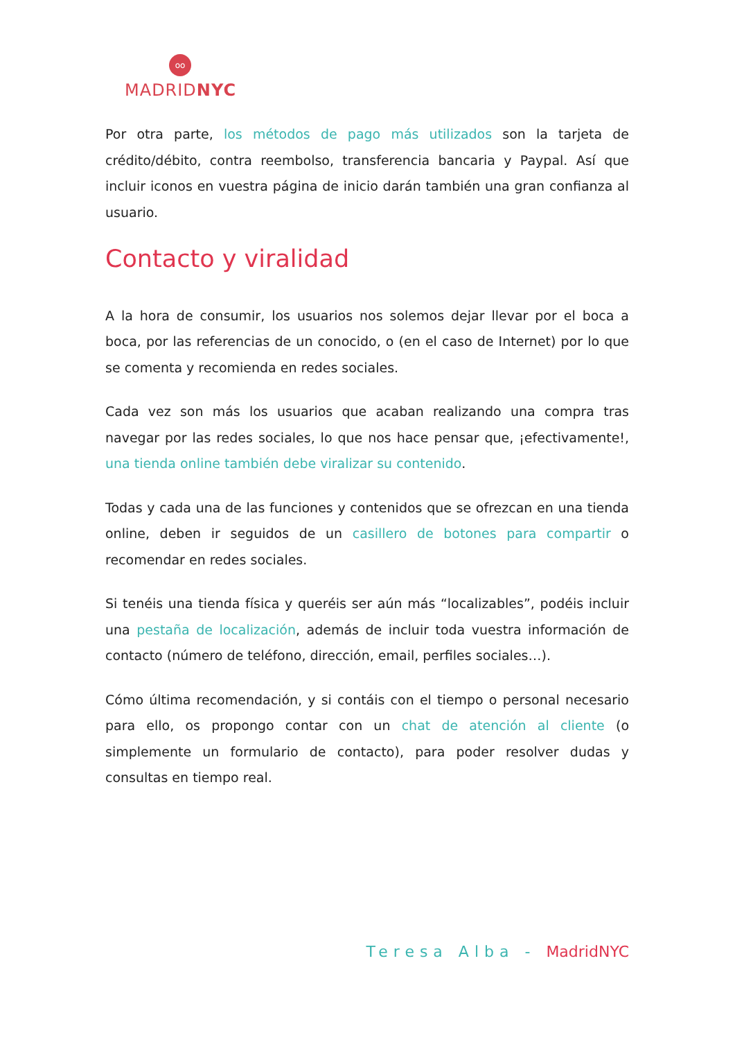oo
MADRIDNYC
Por otra parte, los métodos de pago más utilizados son la tarjeta de crédito/débito, contra reembolso, transferencia bancaria y Paypal. Así que incluir iconos en vuestra página de inicio darán también una gran confianza al usuario.
Contacto y viralidad
A la hora de consumir, los usuarios nos solemos dejar llevar por el boca a boca, por las referencias de un conocido, o (en el caso de Internet) por lo que se comenta y recomienda en redes sociales.
Cada vez son más los usuarios que acaban realizando una compra tras navegar por las redes sociales, lo que nos hace pensar que, ¡efectivamente!, una tienda online también debe viralizar su contenido.
Todas y cada una de las funciones y contenidos que se ofrezcan en una tienda online, deben ir seguidos de un casillero de botones para compartir o recomendar en redes sociales.
Si tenéis una tienda física y queréis ser aún más “localizables”, podéis incluir una pestaña de localización, además de incluir toda vuestra información de contacto (número de teléfono, dirección, email, perfiles sociales…).
Cómo última recomendación, y si contáis con el tiempo o personal necesario para ello, os propongo contar con un chat de atención al cliente (o simplemente un formulario de contacto), para poder resolver dudas y consultas en tiempo real.
Teresa Alba - MadridNYC